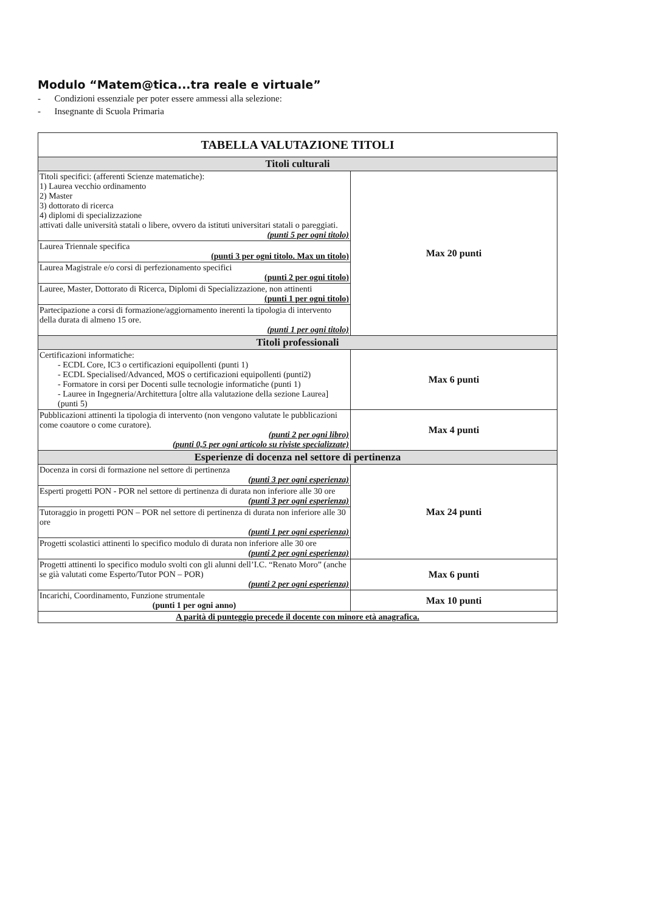Modulo “Matem@tica...tra reale e virtuale”
- Condizioni essenziale per poter essere ammessi alla selezione:
- Insegnante di Scuola Primaria
| TABELLA VALUTAZIONE TITOLI | |
| --- | --- |
| Titoli culturali | |
| Titoli specifici: (afferenti Scienze matematiche): 1) Laurea vecchio ordinamento 2) Master 3) dottorato di ricerca 4) diplomi di specializzazione attivati dalle università statali o libere, ovvero da istituti universitari statali o pareggiati. (punti 5 per ogni titolo) | Max 20 punti |
| Laurea Triennale specifica (punti 3 per ogni titolo. Max un titolo) | |
| Laurea Magistrale e/o corsi di perfezionamento specifici (punti 2 per ogni titolo) | |
| Lauree, Master, Dottorato di Ricerca, Diplomi di Specializzazione, non attinenti (punti 1 per ogni titolo) | |
| Partecipazione a corsi di formazione/aggiornamento inerenti la tipologia di intervento della durata di almeno 15 ore. (punti 1 per ogni titolo) | |
| Titoli professionali | |
| Certificazioni informatiche: - ECDL Core, IC3 o certificazioni equipollenti (punti 1) - ECDL Specialised/Advanced, MOS o certificazioni equipollenti (punti2) - Formatore in corsi per Docenti sulle tecnologie informatiche (punti 1) - Lauree in Ingegneria/Architettura [oltre alla valutazione della sezione Laurea] (punti 5) | Max 6 punti |
| Pubblicazioni attinenti la tipologia di intervento (non vengono valutate le pubblicazioni come coautore o come curatore). (punti 2 per ogni libro) (punti 0,5 per ogni articolo su riviste specializzate) | Max 4 punti |
| Esperienze di docenza nel settore di pertinenza | |
| Docenza in corsi di formazione nel settore di pertinenza (punti 3 per ogni esperienza) | Max 24 punti |
| Esperti progetti PON - POR nel settore di pertinenza di durata non inferiore alle 30 ore (punti 3 per ogni esperienza) | |
| Tutoraggio in progetti PON – POR nel settore di pertinenza di durata non inferiore alle 30 ore (punti 1 per ogni esperienza) | |
| Progetti scolastici attinenti lo specifico modulo di durata non inferiore alle 30 ore (punti 2 per ogni esperienza) | |
| Progetti attinenti lo specifico modulo svolti con gli alunni dell’I.C. “Renato Moro” (anche se già valutati come Esperto/Tutor PON – POR) (punti 2 per ogni esperienza) | Max 6 punti |
| Incarichi, Coordinamento, Funzione strumentale (punti 1 per ogni anno) | Max 10 punti |
| A parità di punteggio precede il docente con minore età anagrafica. | |